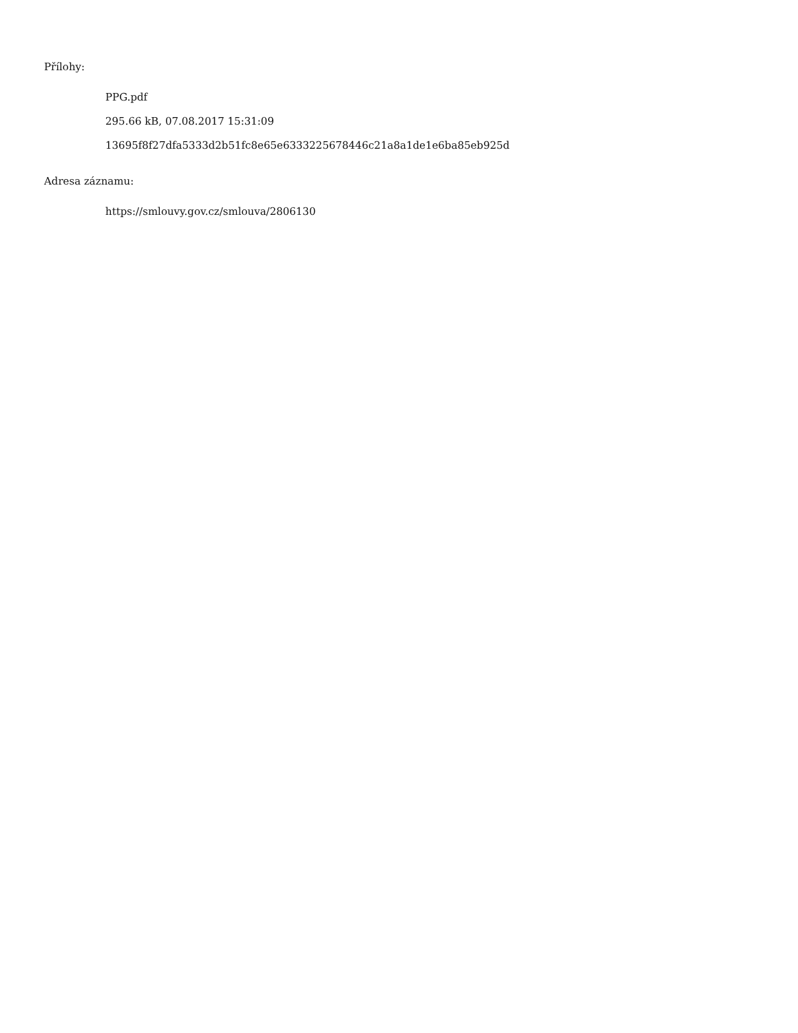Přílohy:
PPG.pdf
295.66 kB, 07.08.2017 15:31:09
13695f8f27dfa5333d2b51fc8e65e6333225678446c21a8a1de1e6ba85eb925d
Adresa záznamu:
https://smlouvy.gov.cz/smlouva/2806130